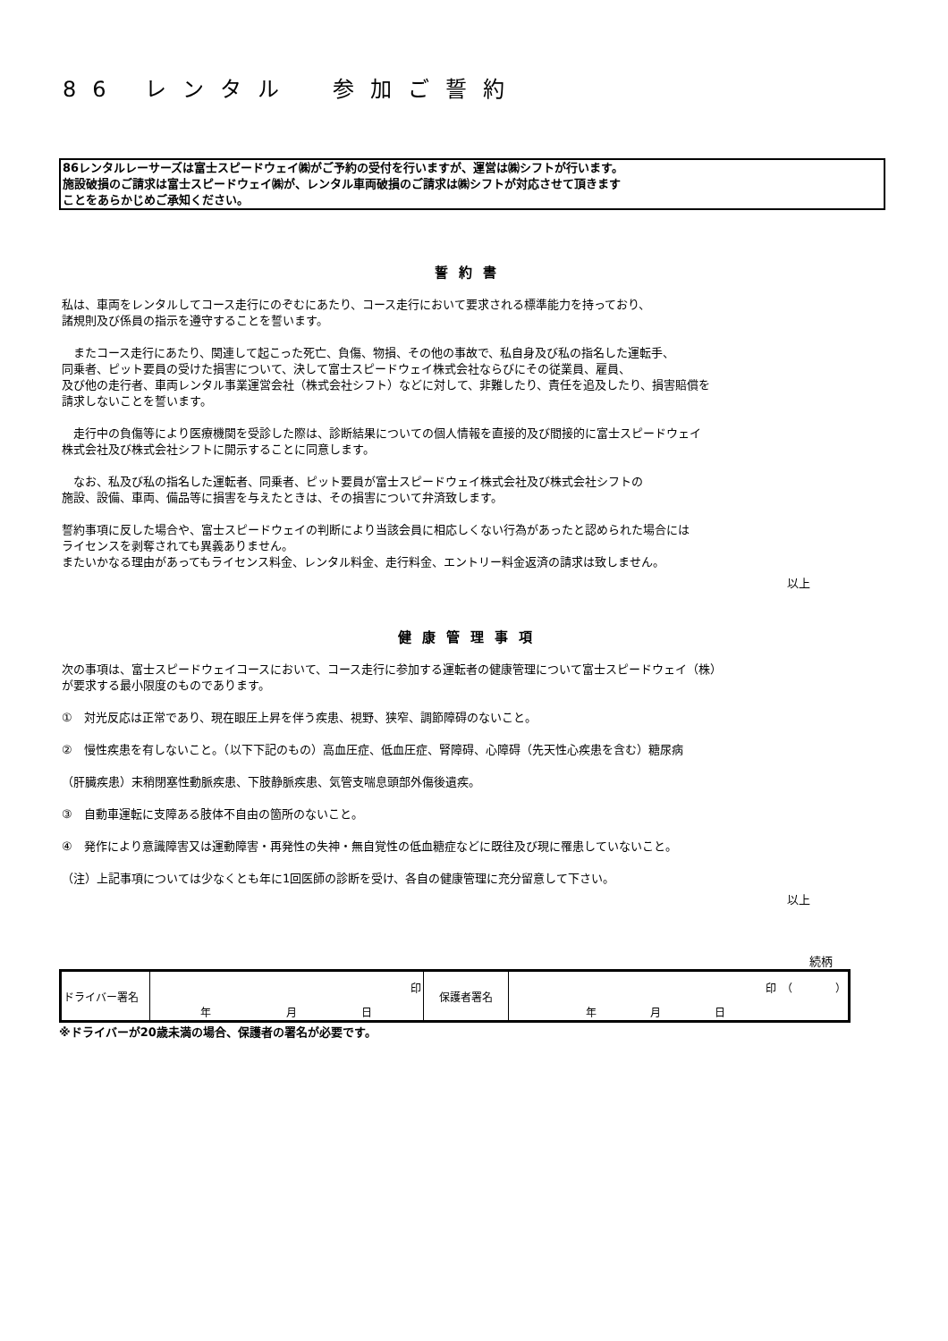86 レンタル　参加ご誓約
86レンタルレーサーズは富士スピードウェイ㈱がご予約の受付を行いますが、運営は㈱シフトが行います。
施設破損のご請求は富士スピードウェイ㈱が、レンタル車両破損のご請求は㈱シフトが対応させて頂きます
ことをあらかじめご承知ください。
誓約書
私は、車両をレンタルしてコース走行にのぞむにあたり、コース走行において要求される標準能力を持っており、
諸規則及び係員の指示を遵守することを誓います。
　またコース走行にあたり、関連して起こった死亡、負傷、物損、その他の事故で、私自身及び私の指名した運転手、
同乗者、ピット要員の受けた損害について、決して富士スピードウェイ株式会社ならびにその従業員、雇員、
及び他の走行者、車両レンタル事業運営会社（株式会社シフト）などに対して、非難したり、責任を追及したり、損害賠償を
請求しないことを誓います。
　走行中の負傷等により医療機関を受診した際は、診断結果についての個人情報を直接的及び間接的に富士スピードウェイ
株式会社及び株式会社シフトに開示することに同意します。
　なお、私及び私の指名した運転者、同乗者、ピット要員が富士スピードウェイ株式会社及び株式会社シフトの
施設、設備、車両、備品等に損害を与えたときは、その損害について弁済致します。
誓約事項に反した場合や、富士スピードウェイの判断により当該会員に相応しくない行為があったと認められた場合には
ライセンスを剥奪されても異義ありません。
またいかなる理由があってもライセンス料金、レンタル料金、走行料金、エントリー料金返済の請求は致しません。
以上
健康管理事項
次の事項は、富士スピードウェイコースにおいて、コース走行に参加する運転者の健康管理について富士スピードウェイ（株）
が要求する最小限度のものであります。
①　対光反応は正常であり、現在眼圧上昇を伴う疾患、視野、狭窄、調節障碍のないこと。
②　慢性疾患を有しないこと。（以下下記のもの）高血圧症、低血圧症、腎障碍、心障碍（先天性心疾患を含む）糖尿病
（肝臓疾患）末稍閉塞性動脈疾患、下肢静脈疾患、気管支喘息頭部外傷後遺疾。
③　自動車運転に支障ある肢体不自由の箇所のないこと。
④　発作により意識障害又は運動障害・再発性の失神・無自覚性の低血糖症などに既往及び現に罹患していないこと。
（注）上記事項については少なくとも年に1回医師の診断を受け、各自の健康管理に充分留意して下さい。
以上
続柄
| ドライバー署名 | 印 | 保護者署名 | 印 （ ） |
| | 年 月 日 | | 年 月 日 |
※ドライバーが20歳未満の場合、保護者の署名が必要です。